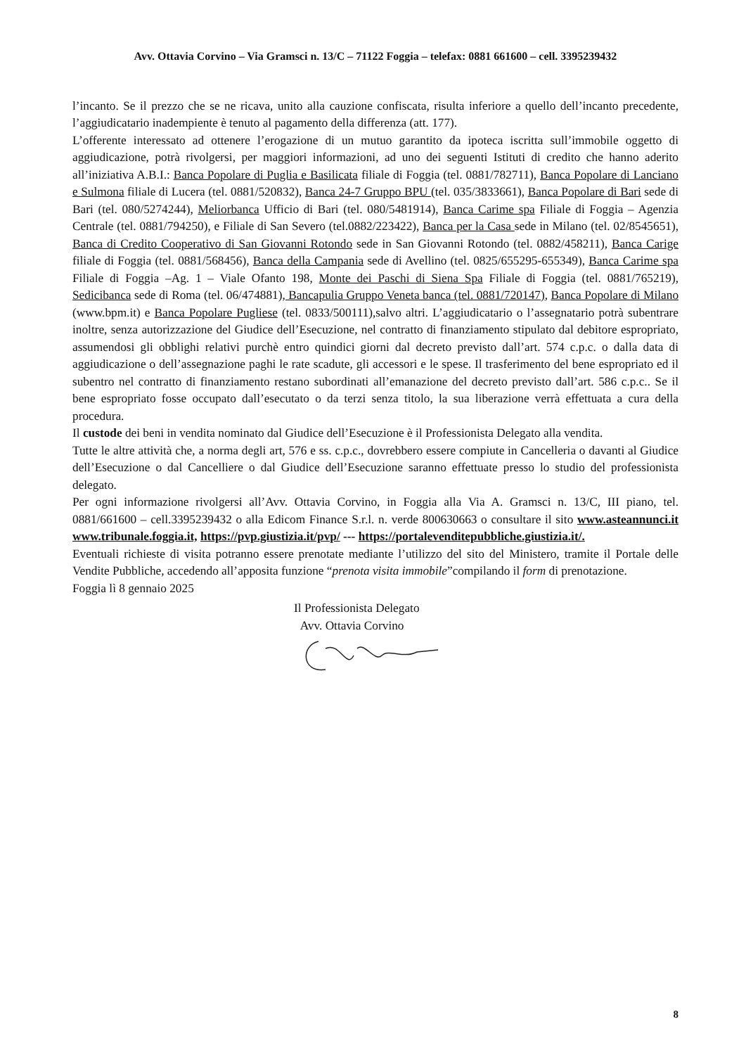Avv. Ottavia Corvino – Via Gramsci n. 13/C – 71122 Foggia – telefax: 0881 661600 – cell. 3395239432
l’incanto. Se il prezzo che se ne ricava, unito alla cauzione confiscata, risulta inferiore a quello dell’incanto precedente, l’aggiudicatario inadempiente è tenuto al pagamento della differenza (att. 177).
L’offerente interessato ad ottenere l’erogazione di un mutuo garantito da ipoteca iscritta sull’immobile oggetto di aggiudicazione, potrà rivolgersi, per maggiori informazioni, ad uno dei seguenti Istituti di credito che hanno aderito all’iniziativa A.B.I.: Banca Popolare di Puglia e Basilicata filiale di Foggia (tel. 0881/782711), Banca Popolare di Lanciano e Sulmona filiale di Lucera (tel. 0881/520832), Banca 24-7 Gruppo BPU (tel. 035/3833661), Banca Popolare di Bari sede di Bari (tel. 080/5274244), Meliorbanca Ufficio di Bari (tel. 080/5481914), Banca Carime spa Filiale di Foggia – Agenzia Centrale (tel. 0881/794250), e Filiale di San Severo (tel.0882/223422), Banca per la Casa sede in Milano (tel. 02/8545651), Banca di Credito Cooperativo di San Giovanni Rotondo sede in San Giovanni Rotondo (tel. 0882/458211), Banca Carige filiale di Foggia (tel. 0881/568456), Banca della Campania sede di Avellino (tel. 0825/655295-655349), Banca Carime spa Filiale di Foggia –Ag. 1 – Viale Ofanto 198, Monte dei Paschi di Siena Spa Filiale di Foggia (tel. 0881/765219), Sedicibanca sede di Roma (tel. 06/474881), Bancapulia Gruppo Veneta banca (tel. 0881/720147), Banca Popolare di Milano (www.bpm.it) e Banca Popolare Pugliese (tel. 0833/500111),salvo altri. L’aggiudicatario o l’assegnatario potrà subentrare inoltre, senza autorizzazione del Giudice dell’Esecuzione, nel contratto di finanziamento stipulato dal debitore espropriato, assumendosi gli obblighi relativi purchè entro quindici giorni dal decreto previsto dall’art. 574 c.p.c. o dalla data di aggiudicazione o dell’assegnazione paghi le rate scadute, gli accessori e le spese. Il trasferimento del bene espropriato ed il subentro nel contratto di finanziamento restano subordinati all’emanazione del decreto previsto dall’art. 586 c.p.c.. Se il bene espropriato fosse occupato dall’esecutato o da terzi senza titolo, la sua liberazione verrà effettuata a cura della procedura.
Il custode dei beni in vendita nominato dal Giudice dell’Esecuzione è il Professionista Delegato alla vendita.
Tutte le altre attività che, a norma degli art, 576 e ss. c.p.c., dovrebbero essere compiute in Cancelleria o davanti al Giudice dell’Esecuzione o dal Cancelliere o dal Giudice dell’Esecuzione saranno effettuate presso lo studio del professionista delegato.
Per ogni informazione rivolgersi all’Avv. Ottavia Corvino, in Foggia alla Via A. Gramsci n. 13/C, III piano, tel. 0881/661600 – cell.3395239432 o alla Edicom Finance S.r.l. n. verde 800630663 o consultare il sito www.asteannunci.it www.tribunale.foggia.it, https://pvp.giustizia.it/pvp/ --- https://portalevenditepubbliche.giustizia.it/.
Eventuali richieste di visita potranno essere prenotate mediante l’utilizzo del sito del Ministero, tramite il Portale delle Vendite Pubbliche, accedendo all’apposita funzione “prenota visita immobile”compilando il form di prenotazione.
Foggia lì 8 gennaio 2025
Il Professionista Delegato
Avv. Ottavia Corvino
8